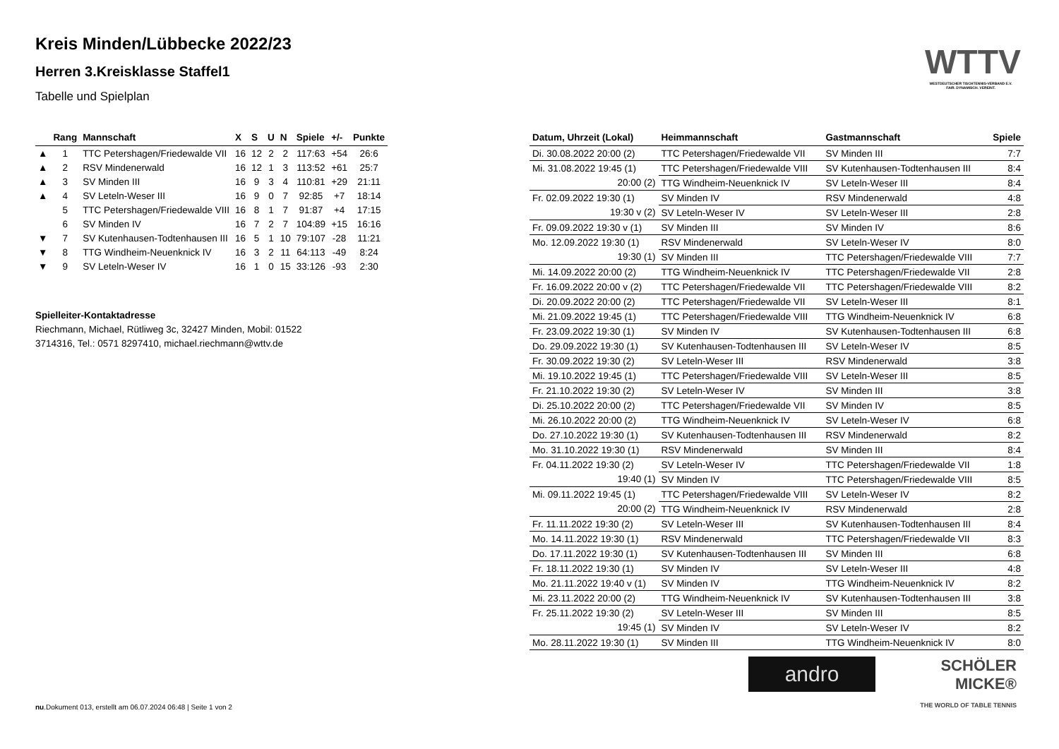WTTV
WESTDEUTSCHER TISCHTENNIS-VERBAND E.V.
FAIR. DYNAMISCH. VEREINT.
Kreis Minden/Lübbecke 2022/23
Herren 3.Kreisklasse Staffel1
Tabelle und Spielplan
| | Rang | Mannschaft | X | S | U | N | Spiele | +/- | Punkte |
| --- | --- | --- | --- | --- | --- | --- | --- | --- | --- |
| ▲ | 1 | TTC Petershagen/Friedewalde VII | 16 | 12 | 2 | 2 | 117:63 | +54 | 26:6 |
| ▲ | 2 | RSV Mindenerwald | 16 | 12 | 1 | 3 | 113:52 | +61 | 25:7 |
| ▲ | 3 | SV Minden III | 16 | 9 | 3 | 4 | 110:81 | +29 | 21:11 |
| ▲ | 4 | SV Leteln-Weser III | 16 | 9 | 0 | 7 | 92:85 | +7 | 18:14 |
| | 5 | TTC Petershagen/Friedewalde VIII | 16 | 8 | 1 | 7 | 91:87 | +4 | 17:15 |
| | 6 | SV Minden IV | 16 | 7 | 2 | 7 | 104:89 | +15 | 16:16 |
| ▼ | 7 | SV Kutenhausen-Todtenhausen III | 16 | 5 | 1 | 10 | 79:107 | -28 | 11:21 |
| ▼ | 8 | TTG Windheim-Neuenknick IV | 16 | 3 | 2 | 11 | 64:113 | -49 | 8:24 |
| ▼ | 9 | SV Leteln-Weser IV | 16 | 1 | 0 | 15 | 33:126 | -93 | 2:30 |
Spielleiter-Kontaktadresse
Riechmann, Michael, Rütliweg 3c, 32427 Minden, Mobil: 01522 3714316, Tel.: 0571 8297410, michael.riechmann@wttv.de
| Datum, Uhrzeit (Lokal) | Heimmannschaft | Gastmannschaft | Spiele |
| --- | --- | --- | --- |
| Di. 30.08.2022 20:00 (2) | TTC Petershagen/Friedewalde VII | SV Minden III | 7:7 |
| Mi. 31.08.2022 19:45 (1) | TTC Petershagen/Friedewalde VIII | SV Kutenhausen-Todtenhausen III | 8:4 |
| 20:00 (2) | TTG Windheim-Neuenknick IV | SV Leteln-Weser III | 8:4 |
| Fr. 02.09.2022 19:30 (1) | SV Minden IV | RSV Mindenerwald | 4:8 |
| 19:30 v (2) | SV Leteln-Weser IV | SV Leteln-Weser III | 2:8 |
| Fr. 09.09.2022 19:30 v (1) | SV Minden III | SV Minden IV | 8:6 |
| Mo. 12.09.2022 19:30 (1) | RSV Mindenerwald | SV Leteln-Weser IV | 8:0 |
| 19:30 (1) | SV Minden III | TTC Petershagen/Friedewalde VIII | 7:7 |
| Mi. 14.09.2022 20:00 (2) | TTG Windheim-Neuenknick IV | TTC Petershagen/Friedewalde VII | 2:8 |
| Fr. 16.09.2022 20:00 v (2) | TTC Petershagen/Friedewalde VII | TTC Petershagen/Friedewalde VIII | 8:2 |
| Di. 20.09.2022 20:00 (2) | TTC Petershagen/Friedewalde VII | SV Leteln-Weser III | 8:1 |
| Mi. 21.09.2022 19:45 (1) | TTC Petershagen/Friedewalde VIII | TTG Windheim-Neuenknick IV | 6:8 |
| Fr. 23.09.2022 19:30 (1) | SV Minden IV | SV Kutenhausen-Todtenhausen III | 6:8 |
| Do. 29.09.2022 19:30 (1) | SV Kutenhausen-Todtenhausen III | SV Leteln-Weser IV | 8:5 |
| Fr. 30.09.2022 19:30 (2) | SV Leteln-Weser III | RSV Mindenerwald | 3:8 |
| Mi. 19.10.2022 19:45 (1) | TTC Petershagen/Friedewalde VIII | SV Leteln-Weser III | 8:5 |
| Fr. 21.10.2022 19:30 (2) | SV Leteln-Weser IV | SV Minden III | 3:8 |
| Di. 25.10.2022 20:00 (2) | TTC Petershagen/Friedewalde VII | SV Minden IV | 8:5 |
| Mi. 26.10.2022 20:00 (2) | TTG Windheim-Neuenknick IV | SV Leteln-Weser IV | 6:8 |
| Do. 27.10.2022 19:30 (1) | SV Kutenhausen-Todtenhausen III | RSV Mindenerwald | 8:2 |
| Mo. 31.10.2022 19:30 (1) | RSV Mindenerwald | SV Minden III | 8:4 |
| Fr. 04.11.2022 19:30 (2) | SV Leteln-Weser IV | TTC Petershagen/Friedewalde VII | 1:8 |
| 19:40 (1) | SV Minden IV | TTC Petershagen/Friedewalde VIII | 8:5 |
| Mi. 09.11.2022 19:45 (1) | TTC Petershagen/Friedewalde VIII | SV Leteln-Weser IV | 8:2 |
| 20:00 (2) | TTG Windheim-Neuenknick IV | RSV Mindenerwald | 2:8 |
| Fr. 11.11.2022 19:30 (2) | SV Leteln-Weser III | SV Kutenhausen-Todtenhausen III | 8:4 |
| Mo. 14.11.2022 19:30 (1) | RSV Mindenerwald | TTC Petershagen/Friedewalde VII | 8:3 |
| Do. 17.11.2022 19:30 (1) | SV Kutenhausen-Todtenhausen III | SV Minden III | 6:8 |
| Fr. 18.11.2022 19:30 (1) | SV Minden IV | SV Leteln-Weser III | 4:8 |
| Mo. 21.11.2022 19:40 v (1) | SV Minden IV | TTG Windheim-Neuenknick IV | 8:2 |
| Mi. 23.11.2022 20:00 (2) | TTG Windheim-Neuenknick IV | SV Kutenhausen-Todtenhausen III | 3:8 |
| Fr. 25.11.2022 19:30 (2) | SV Leteln-Weser III | SV Minden III | 8:5 |
| 19:45 (1) | SV Minden IV | SV Leteln-Weser IV | 8:2 |
| Mo. 28.11.2022 19:30 (1) | SV Minden III | TTG Windheim-Neuenknick IV | 8:0 |
andro
SCHÖLER
MICKE®
THE WORLD OF TABLE TENNIS
nu.Dokument 013, erstellt am 06.07.2024 06:48 | Seite 1 von 2